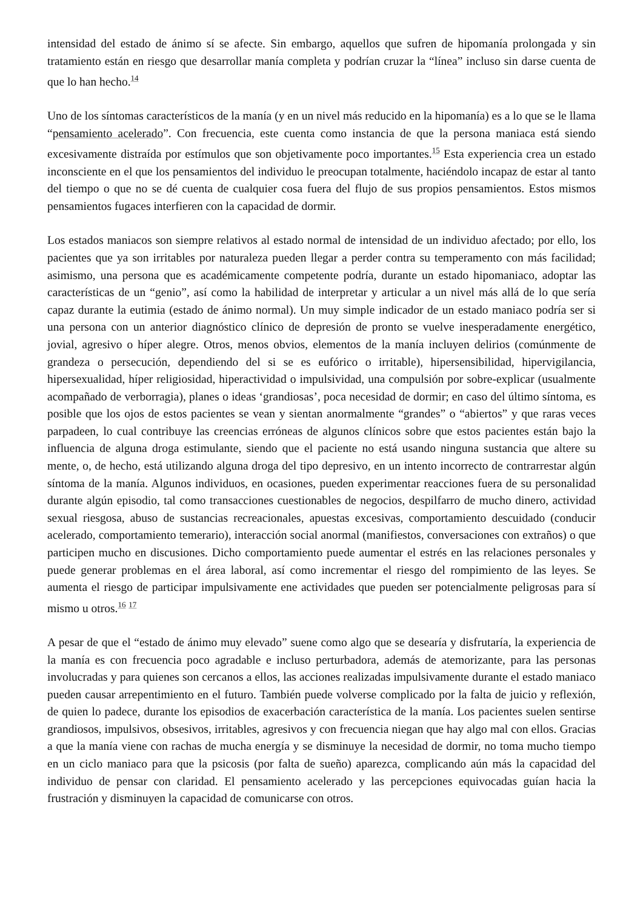intensidad del estado de ánimo sí se afecte. Sin embargo, aquellos que sufren de hipomanía prolongada y sin tratamiento están en riesgo que desarrollar manía completa y podrían cruzar la “línea” incluso sin darse cuenta de que lo han hecho.<sup>14</sup>
Uno de los síntomas característicos de la manía (y en un nivel más reducido en la hipomanía) es a lo que se le llama “pensamiento acelerado”. Con frecuencia, este cuenta como instancia de que la persona maniaca está siendo excesivamente distraída por estímulos que son objetivamente poco importantes.<sup>15</sup> Esta experiencia crea un estado inconsciente en el que los pensamientos del individuo le preocupan totalmente, haciéndolo incapaz de estar al tanto del tiempo o que no se dé cuenta de cualquier cosa fuera del flujo de sus propios pensamientos. Estos mismos pensamientos fugaces interfieren con la capacidad de dormir.
Los estados maniacos son siempre relativos al estado normal de intensidad de un individuo afectado; por ello, los pacientes que ya son irritables por naturaleza pueden llegar a perder contra su temperamento con más facilidad; asimismo, una persona que es académicamente competente podría, durante un estado hipomaniaco, adoptar las características de un “genio”, así como la habilidad de interpretar y articular a un nivel más allá de lo que sería capaz durante la eutimia (estado de ánimo normal). Un muy simple indicador de un estado maniaco podría ser si una persona con un anterior diagnóstico clínico de depresión de pronto se vuelve inesperadamente energético, jovial, agresivo o híper alegre. Otros, menos obvios, elementos de la manía incluyen delirios (comúnmente de grandeza o persecución, dependiendo del si se es eufórico o irritable), hipersensibilidad, hipervigilancia, hipersexualidad, híper religiosidad, hiperactividad o impulsividad, una compulsión por sobre-explicar (usualmente acompañado de verborragia), planes o ideas ‘grandiosas’, poca necesidad de dormir; en caso del último síntoma, es posible que los ojos de estos pacientes se vean y sientan anormalmente “grandes” o “abiertos” y que raras veces parpadeen, lo cual contribuye las creencias erróneas de algunos clínicos sobre que estos pacientes están bajo la influencia de alguna droga estimulante, siendo que el paciente no está usando ninguna sustancia que altere su mente, o, de hecho, está utilizando alguna droga del tipo depresivo, en un intento incorrecto de contrarrestar algún síntoma de la manía. Algunos individuos, en ocasiones, pueden experimentar reacciones fuera de su personalidad durante algún episodio, tal como transacciones cuestionables de negocios, despilfarro de mucho dinero, actividad sexual riesgosa, abuso de sustancias recreacionales, apuestas excesivas, comportamiento descuidado (conducir acelerado, comportamiento temerario), interacción social anormal (manifiestos, conversaciones con extraños) o que participen mucho en discusiones. Dicho comportamiento puede aumentar el estrés en las relaciones personales y puede generar problemas en el área laboral, así como incrementar el riesgo del rompimiento de las leyes. Se aumenta el riesgo de participar impulsivamente ene actividades que pueden ser potencialmente peligrosas para sí mismo u otros.<sup>16</sup> <sup>17</sup>
A pesar de que el “estado de ánimo muy elevado” suene como algo que se desearía y disfrutaría, la experiencia de la manía es con frecuencia poco agradable e incluso perturbadora, además de atemorizante, para las personas involucradas y para quienes son cercanos a ellos, las acciones realizadas impulsivamente durante el estado maniaco pueden causar arrepentimiento en el futuro. También puede volverse complicado por la falta de juicio y reflexión, de quien lo padece, durante los episodios de exacerbación característica de la manía. Los pacientes suelen sentirse grandiosos, impulsivos, obsesivos, irritables, agresivos y con frecuencia niegan que hay algo mal con ellos. Gracias a que la manía viene con rachas de mucha energía y se disminuye la necesidad de dormir, no toma mucho tiempo en un ciclo maniaco para que la psicosis (por falta de sueño) aparezca, complicando aún más la capacidad del individuo de pensar con claridad. El pensamiento acelerado y las percepciones equivocadas guían hacia la frustración y disminuyen la capacidad de comunicarse con otros.